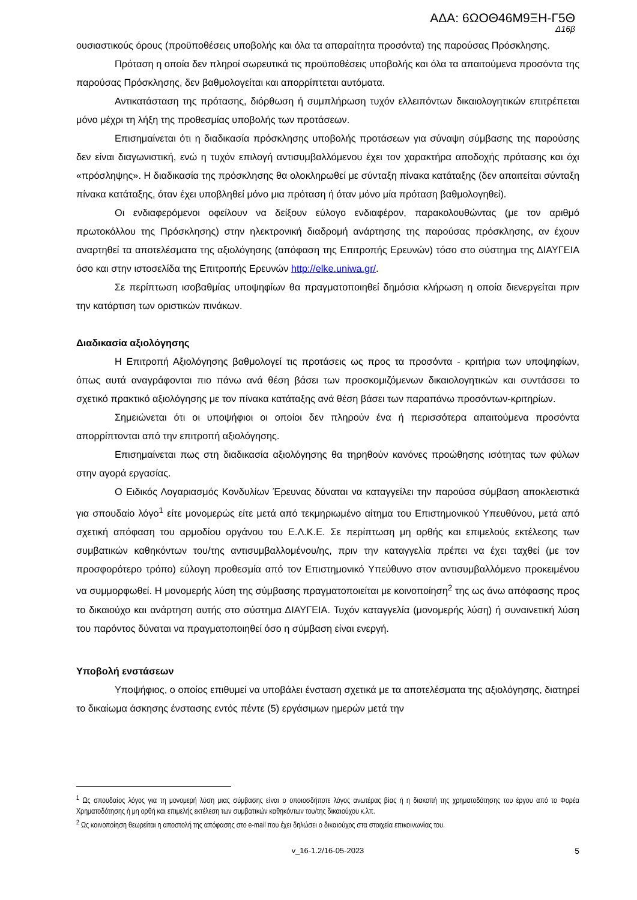ΑΔΑ: 6ΩΟΘ46Μ9ΞΗ-Γ5Θ
Δ16β
ουσιαστικούς όρους (προϋποθέσεις υποβολής και όλα τα απαραίτητα προσόντα) της παρούσας Πρόσκλησης.
Πρόταση η οποία δεν πληροί σωρευτικά τις προϋποθέσεις υποβολής και όλα τα απαιτούμενα προσόντα της παρούσας Πρόσκλησης, δεν βαθμολογείται και απορρίπτεται αυτόματα.
Αντικατάσταση της πρότασης, διόρθωση ή συμπλήρωση τυχόν ελλειπόντων δικαιολογητικών επιτρέπεται μόνο μέχρι τη λήξη της προθεσμίας υποβολής των προτάσεων.
Επισημαίνεται ότι η διαδικασία πρόσκλησης υποβολής προτάσεων για σύναψη σύμβασης της παρούσης δεν είναι διαγωνιστική, ενώ η τυχόν επιλογή αντισυμβαλλόμενου έχει τον χαρακτήρα αποδοχής πρότασης και όχι «πρόσληψης». Η διαδικασία της πρόσκλησης θα ολοκληρωθεί με σύνταξη πίνακα κατάταξης (δεν απαιτείται σύνταξη πίνακα κατάταξης, όταν έχει υποβληθεί μόνο μια πρόταση ή όταν μόνο μία πρόταση βαθμολογηθεί).
Οι ενδιαφερόμενοι οφείλουν να δείξουν εύλογο ενδιαφέρον, παρακολουθώντας (με τον αριθμό πρωτοκόλλου της Πρόσκλησης) στην ηλεκτρονική διαδρομή ανάρτησης της παρούσας πρόσκλησης, αν έχουν αναρτηθεί τα αποτελέσματα της αξιολόγησης (απόφαση της Επιτροπής Ερευνών) τόσο στο σύστημα της ΔΙΑΥΓΕΙΑ όσο και στην ιστοσελίδα της Επιτροπής Ερευνών http://elke.uniwa.gr/.
Σε περίπτωση ισοβαθμίας υποψηφίων θα πραγματοποιηθεί δημόσια κλήρωση η οποία διενεργείται πριν την κατάρτιση των οριστικών πινάκων.
Διαδικασία αξιολόγησης
Η Επιτροπή Αξιολόγησης βαθμολογεί τις προτάσεις ως προς τα προσόντα - κριτήρια των υποψηφίων, όπως αυτά αναγράφονται πιο πάνω ανά θέση βάσει των προσκομιζόμενων δικαιολογητικών και συντάσσει το σχετικό πρακτικό αξιολόγησης με τον πίνακα κατάταξης ανά θέση βάσει των παραπάνω προσόντων-κριτηρίων.
Σημειώνεται ότι οι υποψήφιοι οι οποίοι δεν πληρούν ένα ή περισσότερα απαιτούμενα προσόντα απορρίπτονται από την επιτροπή αξιολόγησης.
Επισημαίνεται πως στη διαδικασία αξιολόγησης θα τηρηθούν κανόνες προώθησης ισότητας των φύλων στην αγορά εργασίας.
Ο Ειδικός Λογαριασμός Κονδυλίων Έρευνας δύναται να καταγγείλει την παρούσα σύμβαση αποκλειστικά για σπουδαίο λόγο<sup>1</sup> είτε μονομερώς είτε μετά από τεκμηριωμένο αίτημα του Επιστημονικού Υπευθύνου, μετά από σχετική απόφαση του αρμοδίου οργάνου του Ε.Λ.Κ.Ε. Σε περίπτωση μη ορθής και επιμελούς εκτέλεσης των συμβατικών καθηκόντων του/της αντισυμβαλλομένου/ης, πριν την καταγγελία πρέπει να έχει ταχθεί (με τον προσφορότερο τρόπο) εύλογη προθεσμία από τον Επιστημονικό Υπεύθυνο στον αντισυμβαλλόμενο προκειμένου να συμμορφωθεί. Η μονομερής λύση της σύμβασης πραγματοποιείται με κοινοποίηση<sup>2</sup> της ως άνω απόφασης προς το δικαιούχο και ανάρτηση αυτής στο σύστημα ΔΙΑΥΓΕΙΑ. Τυχόν καταγγελία (μονομερής λύση) ή συναινετική λύση του παρόντος δύναται να πραγματοποιηθεί όσο η σύμβαση είναι ενεργή.
Υποβολή ενστάσεων
Υποψήφιος, ο οποίος επιθυμεί να υποβάλει ένσταση σχετικά με τα αποτελέσματα της αξιολόγησης, διατηρεί το δικαίωμα άσκησης ένστασης εντός πέντε (5) εργάσιμων ημερών μετά την
<sup>1</sup> Ως σπουδαίος λόγος για τη μονομερή λύση μιας σύμβασης είναι ο οποιοσδήποτε λόγος ανωτέρας βίας ή η διακοπή της χρηματοδότησης του έργου από το Φορέα Χρηματοδότησης ή μη ορθή και επιμελής εκτέλεση των συμβατικών καθηκόντων του/της δικαιούχου κ.λπ.
<sup>2</sup> Ως κοινοποίηση θεωρείται η αποστολή της απόφασης στο e-mail που έχει δηλώσει ο δικαιούχος στα στοιχεία επικοινωνίας του.
v_16-1.2/16-05-2023 5